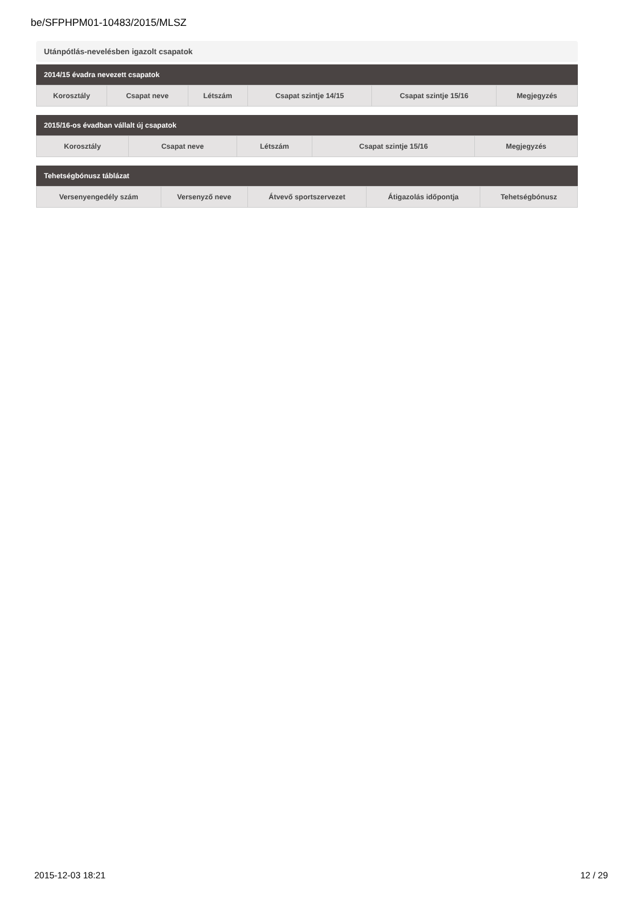be/SFPHPM01-10483/2015/MLSZ
Utánpótlás-nevelésben igazolt csapatok
2014/15 évadra nevezett csapatok
| Korosztály | Csapat neve | Létszám | Csapat szintje 14/15 | Csapat szintje 15/16 | Megjegyzés |
| --- | --- | --- | --- | --- | --- |
2015/16-os évadban vállalt új csapatok
| Korosztály | Csapat neve | Létszám | Csapat szintje 15/16 | Megjegyzés |
| --- | --- | --- | --- | --- |
Tehetségbónusz táblázat
| Versenyengedély szám | Versenyző neve | Átvevő sportszervezet | Átigazolás időpontja | Tehetségbónusz |
| --- | --- | --- | --- | --- |
2015-12-03 18:21 12 / 29